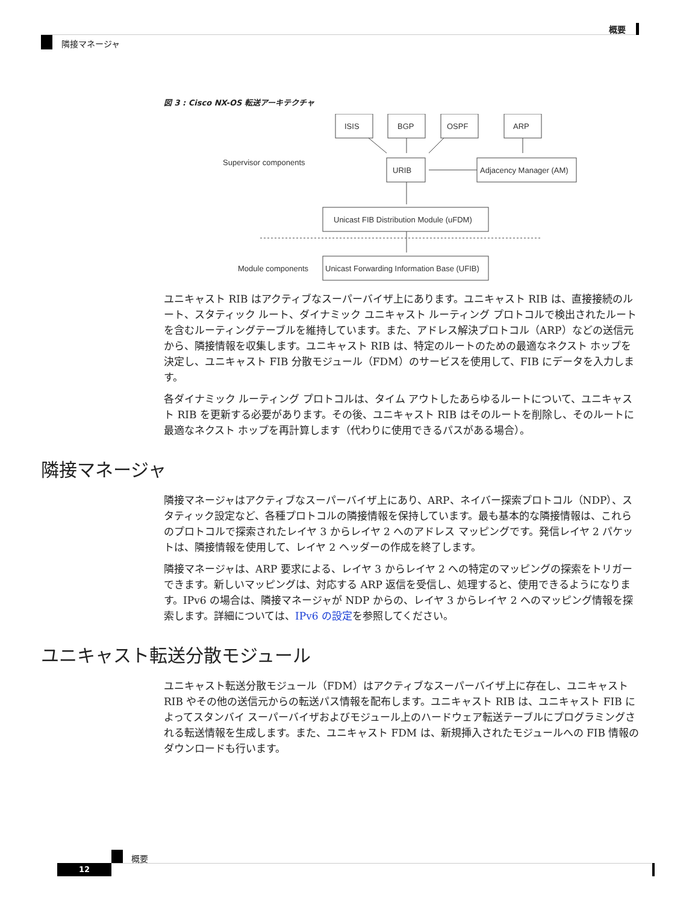概要
隣接マネージャ
図 3 : Cisco NX-OS 転送アーキテクチャ
ISIS
BGP
OSPF
ARP
URIB
Adjacency Manager (AM)
Unicast FIB Distribution Module (uFDM)
Unicast Forwarding Information Base (UFIB)
Supervisor components
Module components
ユニキャスト RIB はアクティブなスーパーバイザ上にあります。ユニキャスト RIB は、直接接続のルート、スタティック ルート、ダイナミック ユニキャスト ルーティング プロトコルで検出されたルートを含むルーティングテーブルを維持しています。また、アドレス解決プロトコル（ARP）などの送信元から、隣接情報を収集します。ユニキャスト RIB は、特定のルートのための最適なネクスト ホップを決定し、ユニキャスト FIB 分散モジュール（FDM）のサービスを使用して、FIB にデータを入力します。
各ダイナミック ルーティング プロトコルは、タイム アウトしたあらゆるルートについて、ユニキャスト RIB を更新する必要があります。その後、ユニキャスト RIB はそのルートを削除し、そのルートに最適なネクスト ホップを再計算します（代わりに使用できるパスがある場合）。
隣接マネージャ
隣接マネージャはアクティブなスーパーバイザ上にあり、ARP、ネイバー探索プロトコル（NDP）、スタティック設定など、各種プロトコルの隣接情報を保持しています。最も基本的な隣接情報は、これらのプロトコルで探索されたレイヤ 3 からレイヤ 2 へのアドレス マッピングです。発信レイヤ 2 パケットは、隣接情報を使用して、レイヤ 2 ヘッダーの作成を終了します。
隣接マネージャは、ARP 要求による、レイヤ 3 からレイヤ 2 への特定のマッピングの探索をトリガーできます。新しいマッピングは、対応する ARP 返信を受信し、処理すると、使用できるようになります。IPv6 の場合は、隣接マネージャが NDP からの、レイヤ 3 からレイヤ 2 へのマッピング情報を探索します。詳細については、IPv6 の設定を参照してください。
ユニキャスト転送分散モジュール
ユニキャスト転送分散モジュール（FDM）はアクティブなスーパーバイザ上に存在し、ユニキャスト RIB やその他の送信元からの転送パス情報を配布します。ユニキャスト RIB は、ユニキャスト FIB によってスタンバイ スーパーバイザおよびモジュール上のハードウェア転送テーブルにプログラミングされる転送情報を生成します。また、ユニキャスト FDM は、新規挿入されたモジュールへの FIB 情報のダウンロードも行います。
概要
12